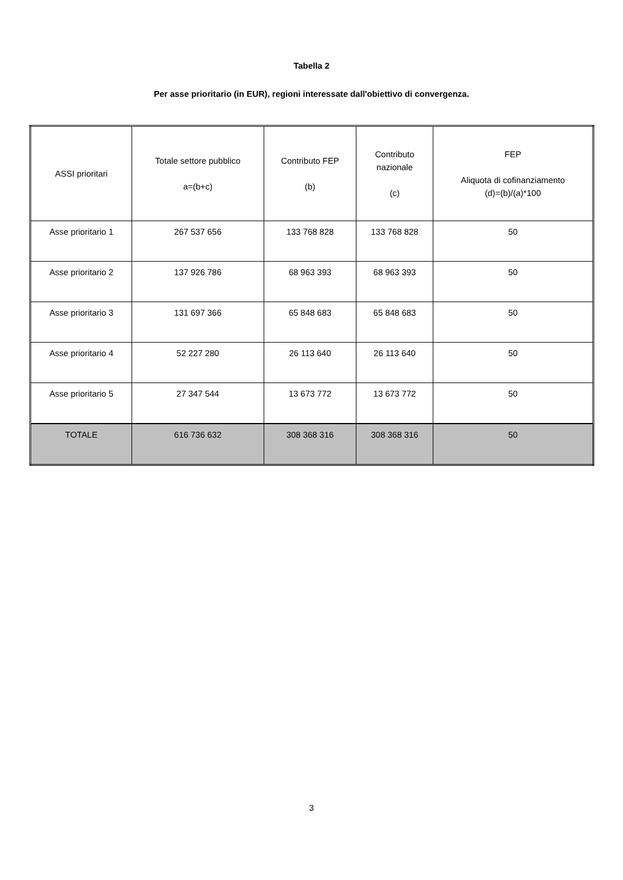Tabella 2
Per asse prioritario (in EUR), regioni interessate dall'obiettivo di convergenza.
| ASSI prioritari | Totale settore pubblico a=(b+c) | Contributo FEP (b) | Contributo nazionale (c) | FEP Aliquota di cofinanziamento (d)=(b)/(a)*100 |
| Asse prioritario 1 | 267 537 656 | 133 768 828 | 133 768 828 | 50 |
| Asse prioritario 2 | 137 926 786 | 68 963 393 | 68 963 393 | 50 |
| Asse prioritario 3 | 131 697 366 | 65 848 683 | 65 848 683 | 50 |
| Asse prioritario 4 | 52 227 280 | 26 113 640 | 26 113 640 | 50 |
| Asse prioritario 5 | 27 347 544 | 13 673 772 | 13 673 772 | 50 |
| TOTALE | 616 736 632 | 308 368 316 | 308 368 316 | 50 |
3